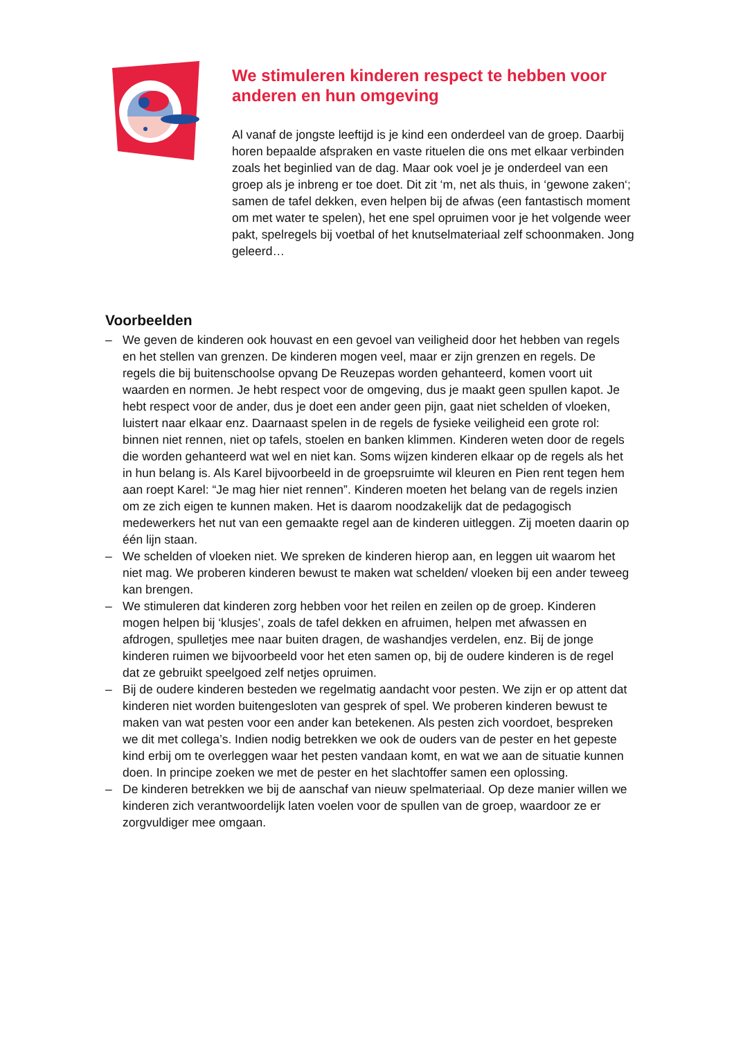We stimuleren kinderen respect te hebben voor anderen en hun omgeving
Al vanaf de jongste leeftijd is je kind een onderdeel van de groep. Daarbij horen bepaalde afspraken en vaste rituelen die ons met elkaar verbinden zoals het beginlied van de dag. Maar ook voel je je onderdeel van een groep als je inbreng er toe doet. Dit zit ‘m, net als thuis, in ‘gewone zaken‘; samen de tafel dekken, even helpen bij de afwas (een fantastisch moment om met water te spelen), het ene spel opruimen voor je het volgende weer pakt, spelregels bij voetbal of het knutselmateriaal zelf schoonmaken. Jong geleerd…
Voorbeelden
– We geven de kinderen ook houvast en een gevoel van veiligheid door het hebben van regels en het stellen van grenzen. De kinderen mogen veel, maar er zijn grenzen en regels. De regels die bij buitenschoolse opvang De Reuzepas worden gehanteerd, komen voort uit waarden en normen. Je hebt respect voor de omgeving, dus je maakt geen spullen kapot. Je hebt respect voor de ander, dus je doet een ander geen pijn, gaat niet schelden of vloeken, luistert naar elkaar enz. Daarnaast spelen in de regels de fysieke veiligheid een grote rol: binnen niet rennen, niet op tafels, stoelen en banken klimmen. Kinderen weten door de regels die worden gehanteerd wat wel en niet kan. Soms wijzen kinderen elkaar op de regels als het in hun belang is. Als Karel bijvoorbeeld in de groepsruimte wil kleuren en Pien rent tegen hem aan roept Karel: “Je mag hier niet rennen”. Kinderen moeten het belang van de regels inzien om ze zich eigen te kunnen maken. Het is daarom noodzakelijk dat de pedagogisch medewerkers het nut van een gemaakte regel aan de kinderen uitleggen. Zij moeten daarin op één lijn staan.
– We schelden of vloeken niet. We spreken de kinderen hierop aan, en leggen uit waarom het niet mag. We proberen kinderen bewust te maken wat schelden/ vloeken bij een ander teweeg kan brengen.
– We stimuleren dat kinderen zorg hebben voor het reilen en zeilen op de groep. Kinderen mogen helpen bij ‘klusjes’, zoals de tafel dekken en afruimen, helpen met afwassen en afdrogen, spulletjes mee naar buiten dragen, de washandjes verdelen, enz. Bij de jonge kinderen ruimen we bijvoorbeeld voor het eten samen op, bij de oudere kinderen is de regel dat ze gebruikt speelgoed zelf netjes opruimen.
– Bij de oudere kinderen besteden we regelmatig aandacht voor pesten. We zijn er op attent dat kinderen niet worden buitengesloten van gesprek of spel. We proberen kinderen bewust te maken van wat pesten voor een ander kan betekenen. Als pesten zich voordoet, bespreken we dit met collega’s. Indien nodig betrekken we ook de ouders van de pester en het gepeste kind erbij om te overleggen waar het pesten vandaan komt, en wat we aan de situatie kunnen doen. In principe zoeken we met de pester en het slachtoffer samen een oplossing.
– De kinderen betrekken we bij de aanschaf van nieuw spelmateriaal. Op deze manier willen we kinderen zich verantwoordelijk laten voelen voor de spullen van de groep, waardoor ze er zorgvuldiger mee omgaan.